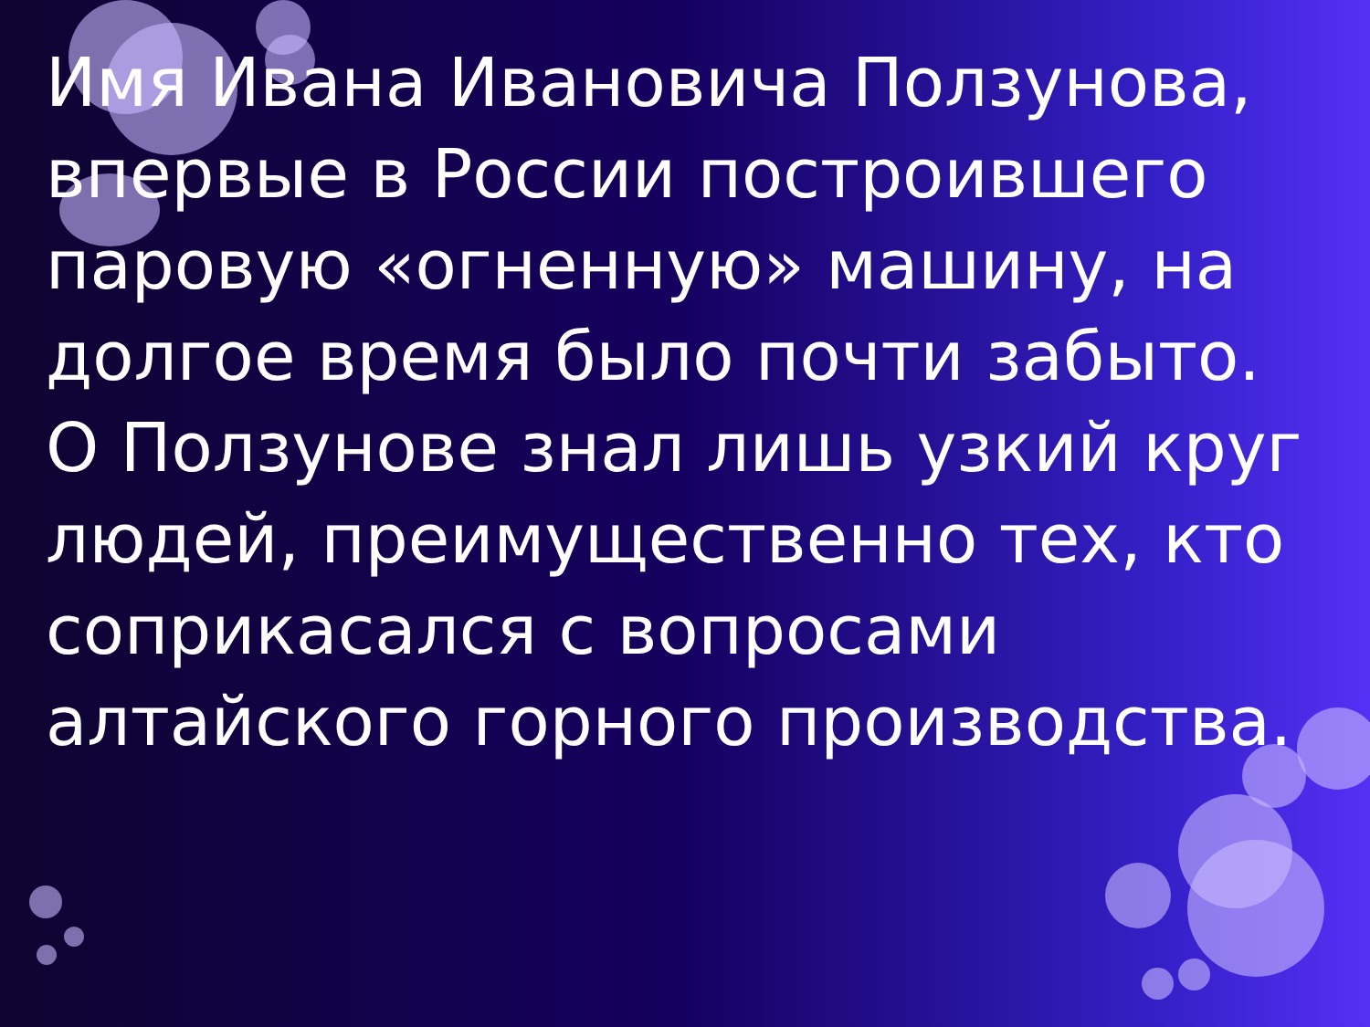Имя Ивана Ивановича Ползунова, впервые в России построившего паровую «огненную» машину, на долгое время было почти забыто. О Ползунове знал лишь узкий круг людей, преимущественно тех, кто соприкасался с вопросами алтайского горного производства.